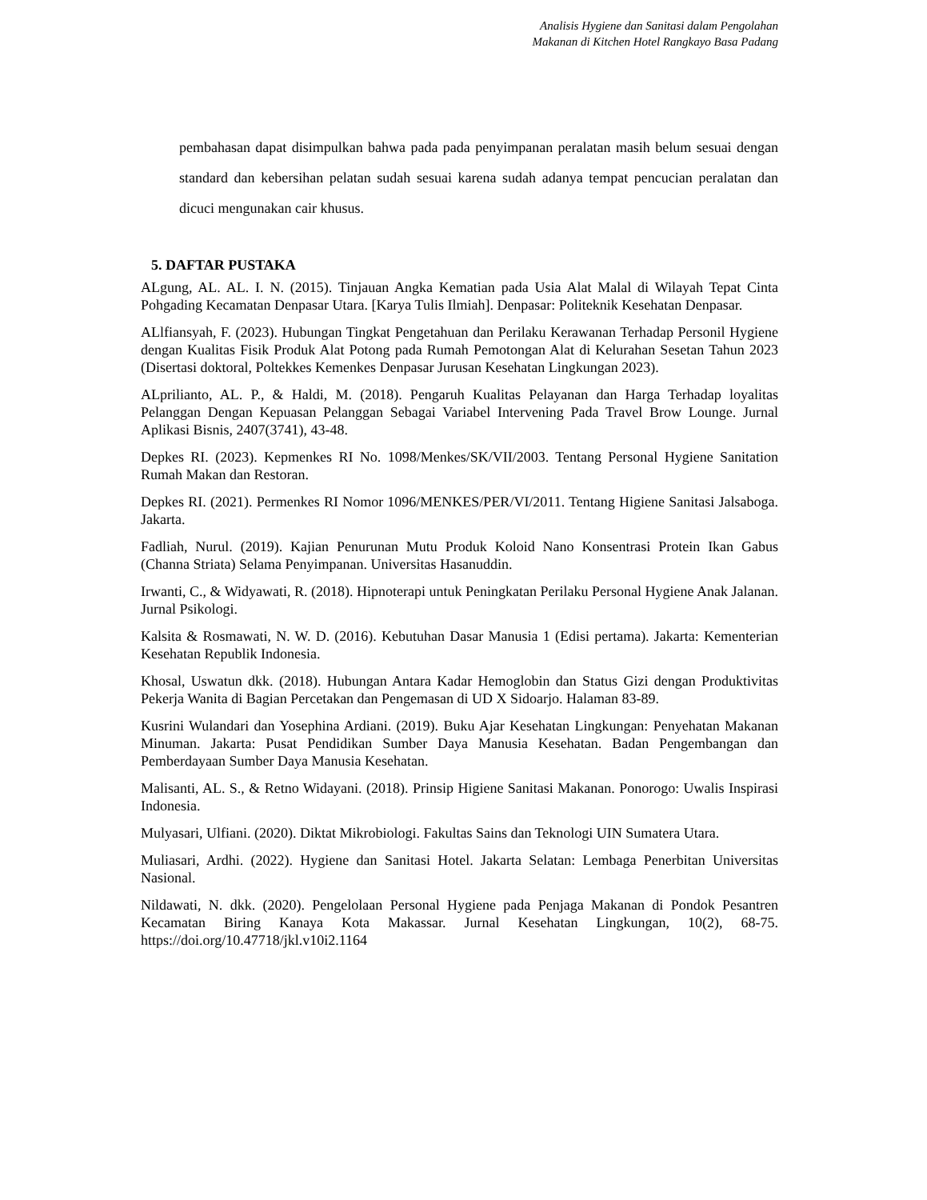Analisis Hygiene dan Sanitasi dalam Pengolahan
Makanan di Kitchen Hotel Rangkayo Basa Padang
pembahasan dapat disimpulkan bahwa pada pada penyimpanan peralatan masih belum sesuai dengan standard dan kebersihan pelatan sudah sesuai karena sudah adanya tempat pencucian peralatan dan dicuci mengunakan cair khusus.
5. DAFTAR PUSTAKA
ALgung, AL. AL. I. N. (2015). Tinjauan Angka Kematian pada Usia Alat Malal di Wilayah Tepat Cinta Pohgading Kecamatan Denpasar Utara. [Karya Tulis Ilmiah]. Denpasar: Politeknik Kesehatan Denpasar.
ALlfiansyah, F. (2023). Hubungan Tingkat Pengetahuan dan Perilaku Kerawanan Terhadap Personil Hygiene dengan Kualitas Fisik Produk Alat Potong pada Rumah Pemotongan Alat di Kelurahan Sesetan Tahun 2023 (Disertasi doktoral, Poltekkes Kemenkes Denpasar Jurusan Kesehatan Lingkungan 2023).
ALprilianto, AL. P., & Haldi, M. (2018). Pengaruh Kualitas Pelayanan dan Harga Terhadap loyalitas Pelanggan Dengan Kepuasan Pelanggan Sebagai Variabel Intervening Pada Travel Brow Lounge. Jurnal Aplikasi Bisnis, 2407(3741), 43-48.
Depkes RI. (2023). Kepmenkes RI No. 1098/Menkes/SK/VII/2003. Tentang Personal Hygiene Sanitation Rumah Makan dan Restoran.
Depkes RI. (2021). Permenkes RI Nomor 1096/MENKES/PER/VI/2011. Tentang Higiene Sanitasi Jalsaboga. Jakarta.
Fadliah, Nurul. (2019). Kajian Penurunan Mutu Produk Koloid Nano Konsentrasi Protein Ikan Gabus (Channa Striata) Selama Penyimpanan. Universitas Hasanuddin.
Irwanti, C., & Widyawati, R. (2018). Hipnoterapi untuk Peningkatan Perilaku Personal Hygiene Anak Jalanan. Jurnal Psikologi.
Kalsita & Rosmawati, N. W. D. (2016). Kebutuhan Dasar Manusia 1 (Edisi pertama). Jakarta: Kementerian Kesehatan Republik Indonesia.
Khosal, Uswatun dkk. (2018). Hubungan Antara Kadar Hemoglobin dan Status Gizi dengan Produktivitas Pekerja Wanita di Bagian Percetakan dan Pengemasan di UD X Sidoarjo. Halaman 83-89.
Kusrini Wulandari dan Yosephina Ardiani. (2019). Buku Ajar Kesehatan Lingkungan: Penyehatan Makanan Minuman. Jakarta: Pusat Pendidikan Sumber Daya Manusia Kesehatan. Badan Pengembangan dan Pemberdayaan Sumber Daya Manusia Kesehatan.
Malisanti, AL. S., & Retno Widayani. (2018). Prinsip Higiene Sanitasi Makanan. Ponorogo: Uwalis Inspirasi Indonesia.
Mulyasari, Ulfiani. (2020). Diktat Mikrobiologi. Fakultas Sains dan Teknologi UIN Sumatera Utara.
Muliasari, Ardhi. (2022). Hygiene dan Sanitasi Hotel. Jakarta Selatan: Lembaga Penerbitan Universitas Nasional.
Nildawati, N. dkk. (2020). Pengelolaan Personal Hygiene pada Penjaga Makanan di Pondok Pesantren Kecamatan Biring Kanaya Kota Makassar. Jurnal Kesehatan Lingkungan, 10(2), 68-75. https://doi.org/10.47718/jkl.v10i2.1164